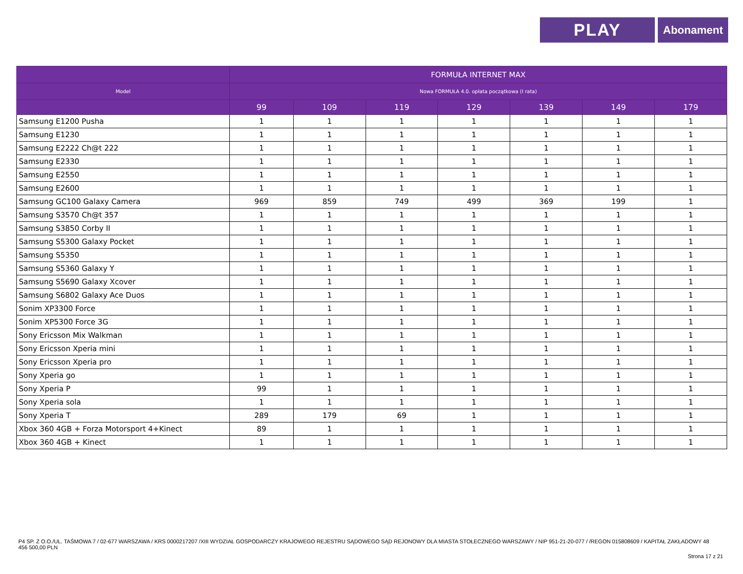PLAY
Abonament
| | FORMUŁA INTERNET MAX | | | | | | |
| --- | --- | --- | --- | --- | --- | --- | --- |
| Model | Nowa FORMUŁA 4.0. opłata początkowa (I rata) | | | | | | |
| | 99 | 109 | 119 | 129 | 139 | 149 | 179 |
| Samsung E1200 Pusha | 1 | 1 | 1 | 1 | 1 | 1 | 1 |
| Samsung E1230 | 1 | 1 | 1 | 1 | 1 | 1 | 1 |
| Samsung E2222 Ch@t 222 | 1 | 1 | 1 | 1 | 1 | 1 | 1 |
| Samsung E2330 | 1 | 1 | 1 | 1 | 1 | 1 | 1 |
| Samsung E2550 | 1 | 1 | 1 | 1 | 1 | 1 | 1 |
| Samsung E2600 | 1 | 1 | 1 | 1 | 1 | 1 | 1 |
| Samsung GC100 Galaxy Camera | 969 | 859 | 749 | 499 | 369 | 199 | 1 |
| Samsung S3570 Ch@t 357 | 1 | 1 | 1 | 1 | 1 | 1 | 1 |
| Samsung S3850 Corby II | 1 | 1 | 1 | 1 | 1 | 1 | 1 |
| Samsung S5300 Galaxy Pocket | 1 | 1 | 1 | 1 | 1 | 1 | 1 |
| Samsung S5350 | 1 | 1 | 1 | 1 | 1 | 1 | 1 |
| Samsung S5360 Galaxy Y | 1 | 1 | 1 | 1 | 1 | 1 | 1 |
| Samsung S5690 Galaxy Xcover | 1 | 1 | 1 | 1 | 1 | 1 | 1 |
| Samsung S6802 Galaxy Ace Duos | 1 | 1 | 1 | 1 | 1 | 1 | 1 |
| Sonim XP3300 Force | 1 | 1 | 1 | 1 | 1 | 1 | 1 |
| Sonim XP5300 Force 3G | 1 | 1 | 1 | 1 | 1 | 1 | 1 |
| Sony Ericsson Mix Walkman | 1 | 1 | 1 | 1 | 1 | 1 | 1 |
| Sony Ericsson Xperia mini | 1 | 1 | 1 | 1 | 1 | 1 | 1 |
| Sony Ericsson Xperia pro | 1 | 1 | 1 | 1 | 1 | 1 | 1 |
| Sony Xperia go | 1 | 1 | 1 | 1 | 1 | 1 | 1 |
| Sony Xperia P | 99 | 1 | 1 | 1 | 1 | 1 | 1 |
| Sony Xperia sola | 1 | 1 | 1 | 1 | 1 | 1 | 1 |
| Sony Xperia T | 289 | 179 | 69 | 1 | 1 | 1 | 1 |
| Xbox 360 4GB + Forza Motorsport 4+Kinect | 89 | 1 | 1 | 1 | 1 | 1 | 1 |
| Xbox 360 4GB + Kinect | 1 | 1 | 1 | 1 | 1 | 1 | 1 |
P4 SP. Z O.O./UL. TAŚMOWA 7 / 02-677 WARSZAWA / KRS 0000217207 /XIII WYDZIAŁ GOSPODARCZY KRAJOWEGO REJESTRU SĄDOWEGO SĄD REJONOWY DLA MIASTA STOŁECZNEGO WARSZAWY / NIP 951-21-20-077 / /REGON 015808609 / KAPITAŁ ZAKŁADOWY 48 456 500,00 PLN
Strona 17 z 21